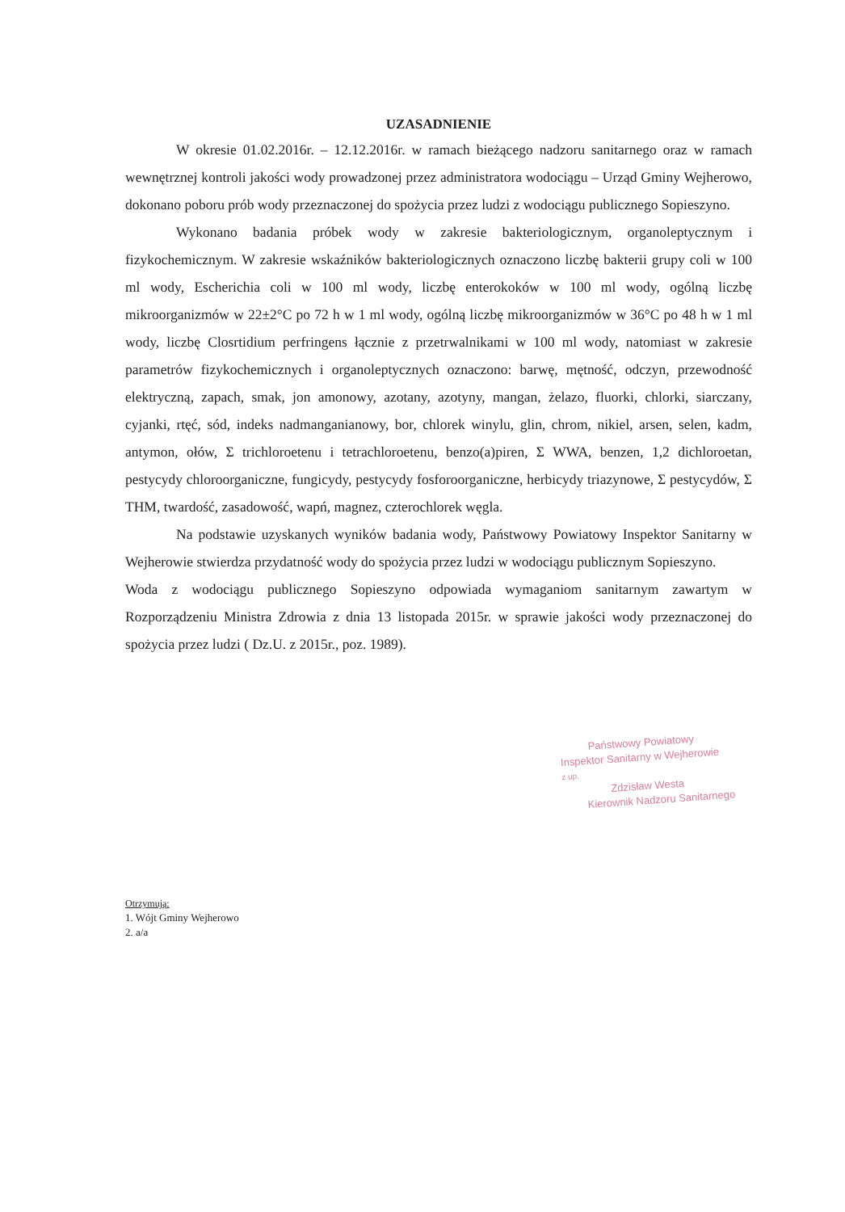UZASADNIENIE
W okresie 01.02.2016r. – 12.12.2016r. w ramach bieżącego nadzoru sanitarnego oraz w ramach wewnętrznej kontroli jakości wody prowadzonej przez administratora wodociągu – Urząd Gminy Wejherowo, dokonano poboru prób wody przeznaczonej do spożycia przez ludzi z wodociągu publicznego Sopieszyno.
Wykonano badania próbek wody w zakresie bakteriologicznym, organoleptycznym i fizykochemicznym. W zakresie wskaźników bakteriologicznych oznaczono liczbę bakterii grupy coli w 100 ml wody, Escherichia coli w 100 ml wody, liczbę enterokoków w 100 ml wody, ogólną liczbę mikroorganizmów w 22±2°C po 72 h w 1 ml wody, ogólną liczbę mikroorganizmów w 36°C po 48 h w 1 ml wody, liczbę Closrtidium perfringens łącznie z przetrwalnikami w 100 ml wody, natomiast w zakresie parametrów fizykochemicznych i organoleptycznych oznaczono: barwę, mętność, odczyn, przewodność elektryczną, zapach, smak, jon amonowy, azotany, azotyny, mangan, żelazo, fluorki, chlorki, siarczany, cyjanki, rtęć, sód, indeks nadmanganianowy, bor, chlorek winylu, glin, chrom, nikiel, arsen, selen, kadm, antymon, ołów, Σ trichloroetenu i tetrachloroetenu, benzo(a)piren, Σ WWA, benzen, 1,2 dichloroetan, pestycydy chloroorganiczne, fungicydy, pestycydy fosforoorganiczne, herbicydy triazynowe, Σ pestycydów, Σ THM, twardość, zasadowość, wapń, magnez, czterochlorek węgla.
Na podstawie uzyskanych wyników badania wody, Państwowy Powiatowy Inspektor Sanitarny w Wejherowie stwierdza przydatność wody do spożycia przez ludzi w wodociągu publicznym Sopieszyno.
Woda z wodociągu publicznego Sopieszyno odpowiada wymaganiom sanitarnym zawartym w Rozporządzeniu Ministra Zdrowia z dnia 13 listopada 2015r. w sprawie jakości wody przeznaczonej do spożycia przez ludzi ( Dz.U. z 2015r., poz. 1989).
Państwowy Powiatowy
Inspektor Sanitarny w Wejherowie
z up.
Zdzisław Westa
Kierownik Nadzoru Sanitarnego
Otrzymują:
1. Wójt Gminy Wejherowo
2. a/a